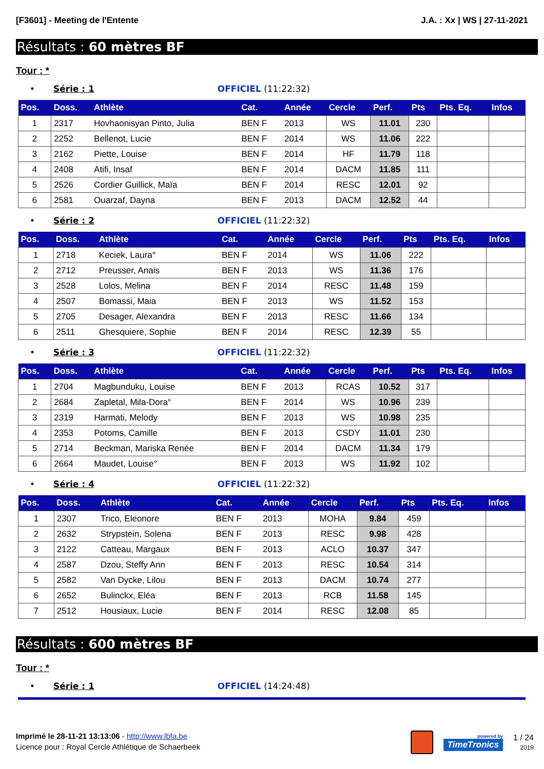[F3601] - Meeting de l'Entente J.A. : Xx | WS | 27-11-2021
Résultats : 60 mètres BF
Tour : *
• Série : 1 OFFICIEL (11:22:32)
| Pos. | Doss. | Athlète | Cat. | Année | Cercle | Perf. | Pts | Pts. Eq. | Infos |
| --- | --- | --- | --- | --- | --- | --- | --- | --- | --- |
| 1 | 2317 | Hovhaonisyan Pinto, Julia | BEN F | 2013 | WS | 11.01 | 230 | | |
| 2 | 2252 | Bellenot, Lucie | BEN F | 2014 | WS | 11.06 | 222 | | |
| 3 | 2162 | Piette, Louise | BEN F | 2014 | HF | 11.79 | 118 | | |
| 4 | 2408 | Atifi, Insaf | BEN F | 2014 | DACM | 11.85 | 111 | | |
| 5 | 2526 | Cordier Guillick, Maïa | BEN F | 2014 | RESC | 12.01 | 92 | | |
| 6 | 2581 | Ouarzaf, Dayna | BEN F | 2013 | DACM | 12.52 | 44 | | |
• Série : 2 OFFICIEL (11:22:32)
| Pos. | Doss. | Athlète | Cat. | Année | Cercle | Perf. | Pts | Pts. Eq. | Infos |
| --- | --- | --- | --- | --- | --- | --- | --- | --- | --- |
| 1 | 2718 | Keciek, Laura° | BEN F | 2014 | WS | 11.06 | 222 | | |
| 2 | 2712 | Preusser, Anais | BEN F | 2013 | WS | 11.36 | 176 | | |
| 3 | 2528 | Lolos, Melina | BEN F | 2014 | RESC | 11.48 | 159 | | |
| 4 | 2507 | Bomassi, Maia | BEN F | 2013 | WS | 11.52 | 153 | | |
| 5 | 2705 | Desager, Alexandra | BEN F | 2013 | RESC | 11.66 | 134 | | |
| 6 | 2511 | Ghesquiere, Sophie | BEN F | 2014 | RESC | 12.39 | 55 | | |
• Série : 3 OFFICIEL (11:22:32)
| Pos. | Doss. | Athlète | Cat. | Année | Cercle | Perf. | Pts | Pts. Eq. | Infos |
| --- | --- | --- | --- | --- | --- | --- | --- | --- | --- |
| 1 | 2704 | Magbunduku, Louise | BEN F | 2013 | RCAS | 10.52 | 317 | | |
| 2 | 2684 | Zapletal, Mila-Dora° | BEN F | 2014 | WS | 10.96 | 239 | | |
| 3 | 2319 | Harmati, Melody | BEN F | 2013 | WS | 10.98 | 235 | | |
| 4 | 2353 | Potoms, Camille | BEN F | 2013 | CSDY | 11.01 | 230 | | |
| 5 | 2714 | Beckman, Mariska Renée | BEN F | 2014 | DACM | 11.34 | 179 | | |
| 6 | 2664 | Maudet, Louise° | BEN F | 2013 | WS | 11.92 | 102 | | |
• Série : 4 OFFICIEL (11:22:32)
| Pos. | Doss. | Athlète | Cat. | Année | Cercle | Perf. | Pts | Pts. Eq. | Infos |
| --- | --- | --- | --- | --- | --- | --- | --- | --- | --- |
| 1 | 2307 | Trico, Eleonore | BEN F | 2013 | MOHA | 9.84 | 459 | | |
| 2 | 2632 | Strypstein, Solena | BEN F | 2013 | RESC | 9.98 | 428 | | |
| 3 | 2122 | Catteau, Margaux | BEN F | 2013 | ACLO | 10.37 | 347 | | |
| 4 | 2587 | Dzou, Steffy Ann | BEN F | 2013 | RESC | 10.54 | 314 | | |
| 5 | 2582 | Van Dycke, Lilou | BEN F | 2013 | DACM | 10.74 | 277 | | |
| 6 | 2652 | Bulinckx, Eléa | BEN F | 2013 | RCB | 11.58 | 145 | | |
| 7 | 2512 | Housiaux, Lucie | BEN F | 2014 | RESC | 12.08 | 85 | | |
Résultats : 600 mètres BF
Tour : *
• Série : 1 OFFICIEL (14:24:48)
Imprimé le 28-11-21 13:13:06 - http://www.lbfa.be
Licence pour : Royal Cercle Athlétique de Schaerbeek
powered by
TimeTronics
1 / 24
2019